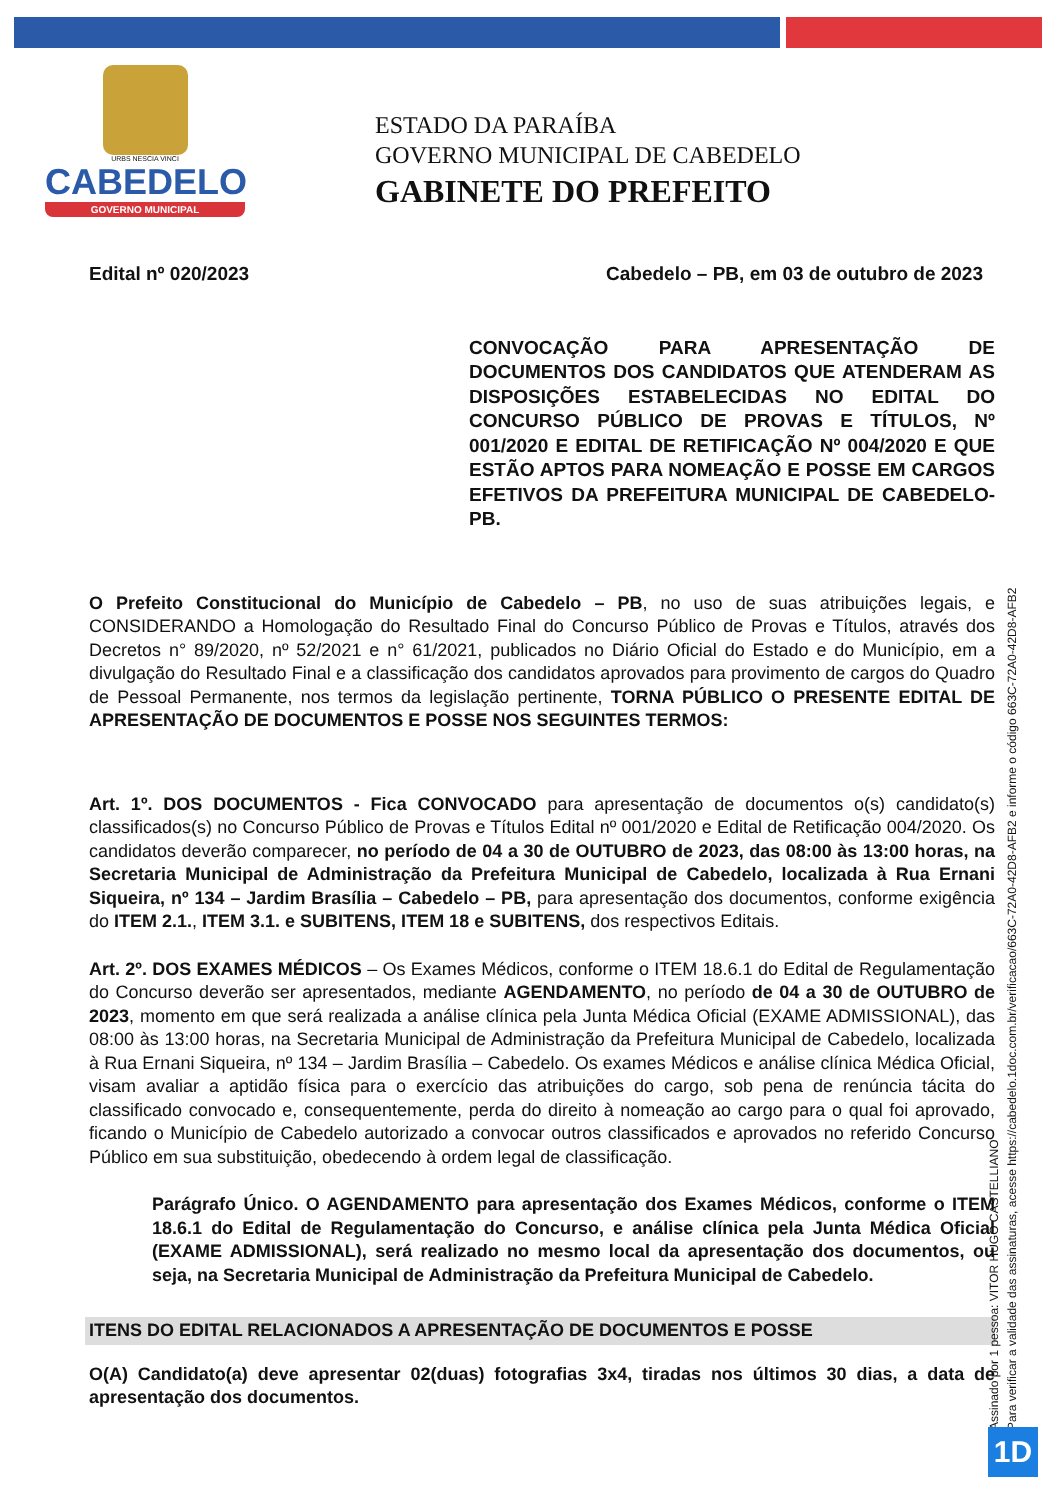URBS NESCIA VINCI
CABEDELO
GOVERNO MUNICIPAL
ESTADO DA PARAÍBA
GOVERNO MUNICIPAL DE CABEDELO
GABINETE DO PREFEITO
Edital nº 020/2023 Cabedelo – PB, em 03 de outubro de 2023
CONVOCAÇÃO PARA APRESENTAÇÃO DE DOCUMENTOS DOS CANDIDATOS QUE ATENDERAM AS DISPOSIÇÕES ESTABELECIDAS NO EDITAL DO CONCURSO PÚBLICO DE PROVAS E TÍTULOS, Nº 001/2020 E EDITAL DE RETIFICAÇÃO Nº 004/2020 E QUE ESTÃO APTOS PARA NOMEAÇÃO E POSSE EM CARGOS EFETIVOS DA PREFEITURA MUNICIPAL DE CABEDELO- PB.
O Prefeito Constitucional do Município de Cabedelo – PB, no uso de suas atribuições legais, e CONSIDERANDO a Homologação do Resultado Final do Concurso Público de Provas e Títulos, através dos Decretos n° 89/2020, nº 52/2021 e n° 61/2021, publicados no Diário Oficial do Estado e do Município, em a divulgação do Resultado Final e a classificação dos candidatos aprovados para provimento de cargos do Quadro de Pessoal Permanente, nos termos da legislação pertinente, TORNA PÚBLICO O PRESENTE EDITAL DE APRESENTAÇÃO DE DOCUMENTOS E POSSE NOS SEGUINTES TERMOS:
Art. 1º. DOS DOCUMENTOS - Fica CONVOCADO para apresentação de documentos o(s) candidato(s) classificados(s) no Concurso Público de Provas e Títulos Edital nº 001/2020 e Edital de Retificação 004/2020. Os candidatos deverão comparecer, no período de 04 a 30 de OUTUBRO de 2023, das 08:00 às 13:00 horas, na Secretaria Municipal de Administração da Prefeitura Municipal de Cabedelo, localizada à Rua Ernani Siqueira, nº 134 – Jardim Brasília – Cabedelo – PB, para apresentação dos documentos, conforme exigência do ITEM 2.1., ITEM 3.1. e SUBITENS, ITEM 18 e SUBITENS, dos respectivos Editais.
Art. 2º. DOS EXAMES MÉDICOS – Os Exames Médicos, conforme o ITEM 18.6.1 do Edital de Regulamentação do Concurso deverão ser apresentados, mediante AGENDAMENTO, no período de 04 a 30 de OUTUBRO de 2023, momento em que será realizada a análise clínica pela Junta Médica Oficial (EXAME ADMISSIONAL), das 08:00 às 13:00 horas, na Secretaria Municipal de Administração da Prefeitura Municipal de Cabedelo, localizada à Rua Ernani Siqueira, nº 134 – Jardim Brasília – Cabedelo. Os exames Médicos e análise clínica Médica Oficial, visam avaliar a aptidão física para o exercício das atribuições do cargo, sob pena de renúncia tácita do classificado convocado e, consequentemente, perda do direito à nomeação ao cargo para o qual foi aprovado, ficando o Município de Cabedelo autorizado a convocar outros classificados e aprovados no referido Concurso Público em sua substituição, obedecendo à ordem legal de classificação.
Parágrafo Único. O AGENDAMENTO para apresentação dos Exames Médicos, conforme o ITEM 18.6.1 do Edital de Regulamentação do Concurso, e análise clínica pela Junta Médica Oficial (EXAME ADMISSIONAL), será realizado no mesmo local da apresentação dos documentos, ou seja, na Secretaria Municipal de Administração da Prefeitura Municipal de Cabedelo.
ITENS DO EDITAL RELACIONADOS A APRESENTAÇÃO DE DOCUMENTOS E POSSE
O(A) Candidato(a) deve apresentar 02(duas) fotografias 3x4, tiradas nos últimos 30 dias, a data de apresentação dos documentos.
Assinado por 1 pessoa: VITOR HUGO CASTELLIANO
Para verificar a validade das assinaturas, acesse https://cabedelo.1doc.com.br/verificacao/663C-72A0-42D8-AFB2 e informe o código 663C-72A0-42D8-AFB2
1D